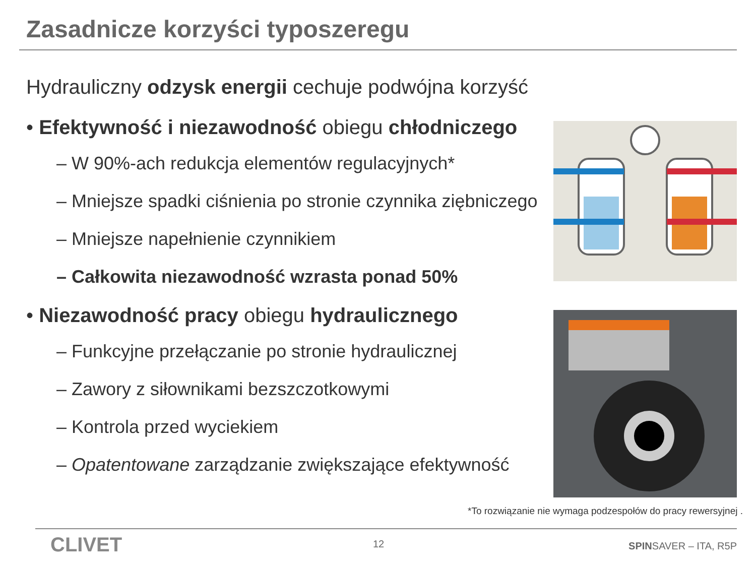Zasadnicze korzyści typoszeregu
Hydrauliczny odzysk energii cechuje podwójna korzyść
• Efektywność i niezawodność obiegu chłodniczego
– W 90%-ach redukcja elementów regulacyjnych*
– Mniejsze spadki ciśnienia po stronie czynnika ziębniczego
– Mniejsze napełnienie czynnikiem
– Całkowita niezawodność wzrasta ponad 50%
• Niezawodność pracy obiegu hydraulicznego
– Funkcyjne przełączanie po stronie hydraulicznej
– Zawory z siłownikami bezszczotkowymi
– Kontrola przed wyciekiem
– Opatentowane zarządzanie zwiększające efektywność
*To rozwiązanie nie wymaga podzespołów do pracy rewersyjnej .
CLIVET 12 SPINSAVER – ITA, R5P